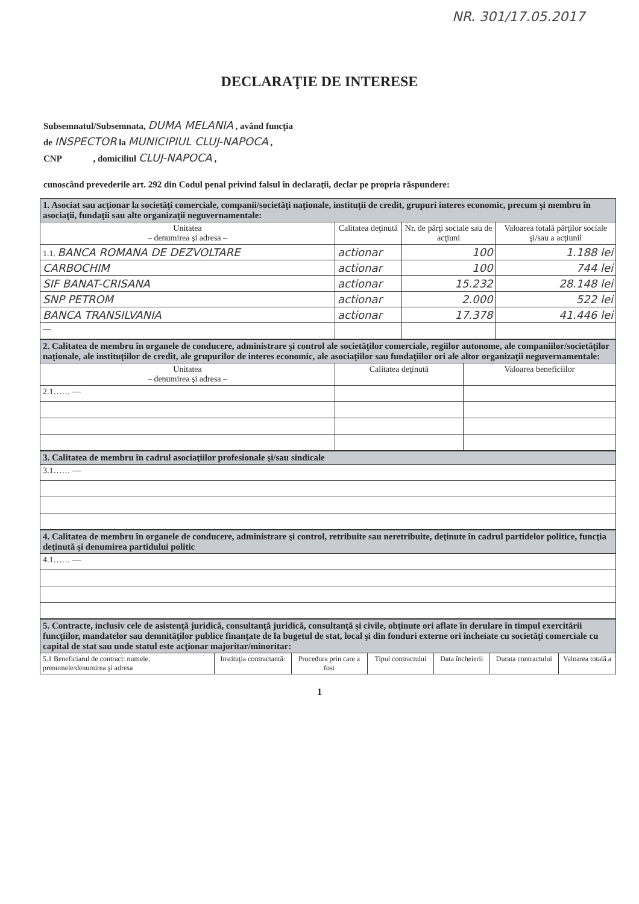NR. 301/17.05.2017
DECLARAŢIE DE INTERESE
Subsemnatul/Subsemnata, DUMA MELANIA , având funcţia
de INSPECTOR la MUNICIPIUL CLUJ-NAPOCA ,
CNP , domiciliul CLUJ-NAPOCA ,
cunoscând prevederile art. 292 din Codul penal privind falsul în declaraţii, declar pe propria răspundere:
| 1. Asociat sau acţionar la societăţi comerciale, companii/societăţi naţionale, instituţii de credit, grupuri interes economic, precum şi membru în asociaţii, fundaţii sau alte organizaţii neguvernamentale: | | | |
| Unitatea – denumirea şi adresa – | Calitatea deţinută | Nr. de părţi sociale sau de acţiuni | Valoarea totală părţilor sociale şi/sau a acţiunil |
| 1.1. BANCA ROMANA DE DEZVOLTARE | actionar | 100 | 1.188 lei |
| CARBOCHIM | actionar | 100 | 744 lei |
| SIF BANAT-CRISANA | actionar | 15.232 | 28.148 lei |
| SNP PETROM | actionar | 2.000 | 522 lei |
| BANCA TRANSILVANIA | actionar | 17.378 | 41.446 lei |
| — | | | |
| 2. Calitatea de membru în organele de conducere, administrare şi control ale societăţilor comerciale, regiilor autonome, ale companiilor/societăţilor naţionale, ale instituţiilor de credit, ale grupurilor de interes economic, ale asociaţiilor sau fundaţiilor ori ale altor organizaţii neguvernamentale: | | |
| Unitatea – denumirea şi adresa – | Calitatea deţinută | Valoarea beneficiilor |
| 2.1…… — | | |
| 3. Calitatea de membru în cadrul asociaţiilor profesionale şi/sau sindicale |
| 3.1…… — |
| 4. Calitatea de membru în organele de conducere, administrare şi control, retribuite sau neretribuite, deţinute în cadrul partidelor politice, funcţia deţinută şi denumirea partidului politic |
| 4.1…… — |
| 5. Contracte, inclusiv cele de asistenţă juridică, consultanţă juridică, consultanţă şi civile, obţinute ori aflate în derulare în timpul exercitării funcţiilor, mandatelor sau demnităţilor publice finanţate de la bugetul de stat, local şi din fonduri externe ori încheiate cu societăţi comerciale cu capital de stat sau unde statul este acţionar majoritar/minoritar: | | | | | | |
| 5.1 Beneficiarul de contract: numele, prenumele/denumirea şi adresa | Instituţia contractantă: | Procedura prin care a fost | Tipul contractului | Data încheierii | Durata contractului | Valoarea totală a |
1